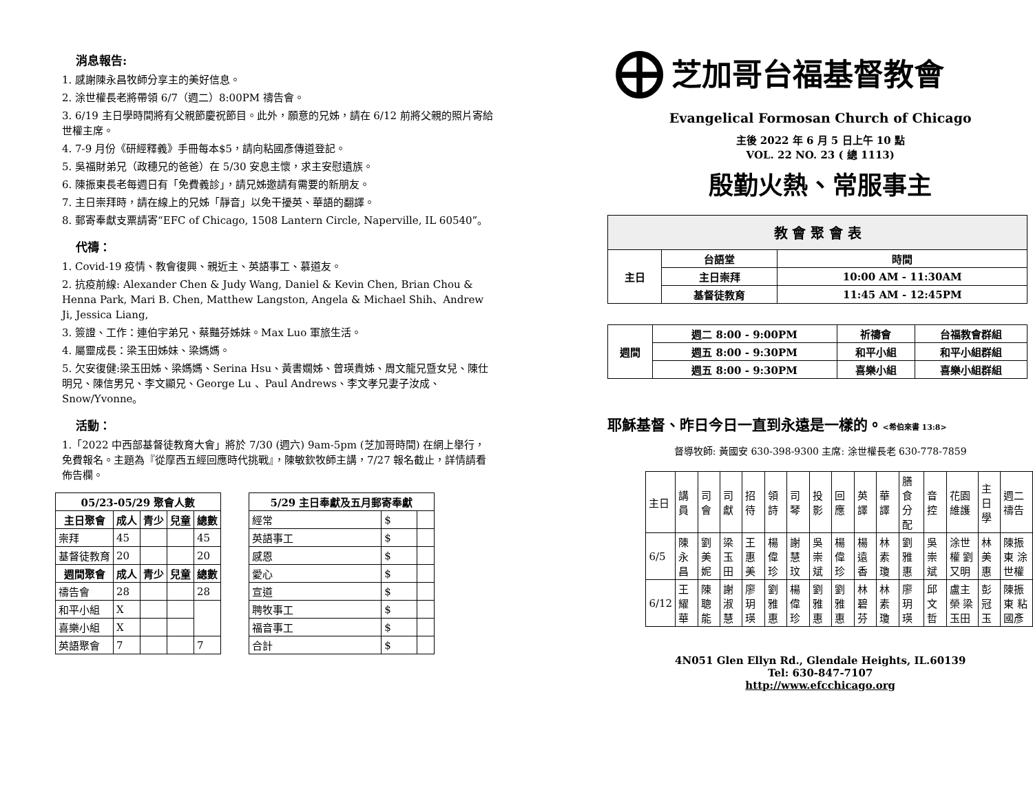消息報告:
1. 感謝陳永昌牧師分享主的美好信息。
2. 涂世權長老將帶領 6/7（週二）8:00PM 禱告會。
3. 6/19 主日學時間將有父親節慶祝節目。此外，願意的兄姊，請在 6/12 前將父親的照片寄給世權主席。
4. 7-9 月份《研經釋義》手冊每本$5，請向粘國彥傳道登記。
5. 吳福財弟兄（政穗兄的爸爸）在 5/30 安息主懷，求主安慰遺族。
6. 陳振東長老每週日有「免費義診」，請兄姊邀請有需要的新朋友。
7. 主日崇拜時，請在線上的兄姊「靜音」以免干擾英、華語的翻譯。
8. 郵寄奉獻支票請寄“EFC of Chicago, 1508 Lantern Circle, Naperville, IL 60540”。
代禱：
1. Covid-19 疫情、教會復興、親近主、英語事工、慕道友。
2. 抗疫前線: Alexander Chen & Judy Wang, Daniel & Kevin Chen, Brian Chou & Henna Park, Mari B. Chen, Matthew Langston, Angela & Michael Shih、Andrew Ji, Jessica Liang,
3. 簽證、工作：連伯宇弟兄、蔡豔芬姊妹。Max Luo 軍旅生活。
4. 屬靈成長：梁玉田姊妹、梁媽媽。
5. 欠安復健:梁玉田姊、梁媽媽、Serina Hsu、黃書嫺姊、曾瑛貴姊、周文龍兄暨女兒、陳仕明兄、陳信男兄、李文顯兄、George Lu 、Paul Andrews、李文孝兄妻子汝成、Snow/Yvonne。
活動：
1.「2022 中西部基督徒教育大會」將於 7/30 (週六) 9am-5pm (芝加哥時間) 在網上舉行，免費報名。主題為『從摩西五經回應時代挑戰』，陳敏欽牧師主講，7/27 報名截止，詳情請看佈告欄。
| 05/23-05/29 聚會人數 | | | | |
| --- | --- | --- | --- | --- |
| 主日聚會 | 成人 | 青少 | 兒童 | 總數 |
| 崇拜 | 45 | | | 45 |
| 基督徒教育 | 20 | | | 20 |
| 週間聚會 | 成人 | 青少 | 兒童 | 總數 |
| 禱告會 | 28 | | | 28 |
| 和平小組 | X | | | |
| 喜樂小組 | X | | | |
| 英語聚會 | 7 | | | 7 |
| 5/29 主日奉獻及五月郵寄奉獻 | | |
| --- | --- | --- |
| 經常 | $ | |
| 英語事工 | $ | |
| 感恩 | $ | |
| 愛心 | $ | |
| 宣道 | $ | |
| 聘牧事工 | $ | |
| 福音事工 | $ | |
| 合計 | $ | |
⊕
芝加哥台福基督教會
Evangelical Formosan Church of Chicago
主後 2022 年 6 月 5 日上午 10 點
VOL. 22 NO. 23 ( 總 1113)
殷勤火熱、常服事主
| 教 會 聚 會 表 | | |
| --- | --- | --- |
| 主日 | 台語堂 | 時間 |
| | 主日崇拜 | 10:00 AM - 11:30AM |
| | 基督徒教育 | 11:45 AM - 12:45PM |
| 週間 | 週二 8:00 - 9:00PM | 祈禱會 | 台福教會群組 |
| --- | --- | --- | --- |
| | 週五 8:00 - 9:30PM | 和平小組 | 和平小組群組 |
| | 週五 8:00 - 9:30PM | 喜樂小組 | 喜樂小組群組 |
耶穌基督、昨日今日一直到永遠是一樣的。<希伯來書 13:8>
督導牧師: 黃國安 630-398-9300 主席: 涂世權長老 630-778-7859
| 主日 | 講員 | 司會 | 司獻 | 招待 | 領詩 | 司琴 | 投影 | 回應 | 英譯 | 華譯 | 膳食分配 | 音控 | 花園維護 | 主日學 | 週二禱告 |
| 6/5 | 陳永昌 | 劉美妮 | 梁玉田 | 王惠美 | 楊偉珍 | 謝慧玟 | 吳崇斌 | 楊偉珍 | 楊遠香 | 林素瓊 | 劉雅惠 | 吳崇斌 | 涂世權 劉又明 | 林美惠 | 陳振東 涂世權 |
| 6/12 | 王耀華 | 陳聰能 | 謝淑慧 | 廖玥瑛 | 劉雅惠 | 楊偉珍 | 劉雅惠 | 劉雅惠 | 林碧芬 | 林素瓊 | 廖玥瑛 | 邱文哲 | 盧主榮 梁玉田 | 彭冠玉 | 陳振東 粘國彥 |
4N051 Glen Ellyn Rd., Glendale Heights, IL.60139
Tel: 630-847-7107
http://www.efcchicago.org